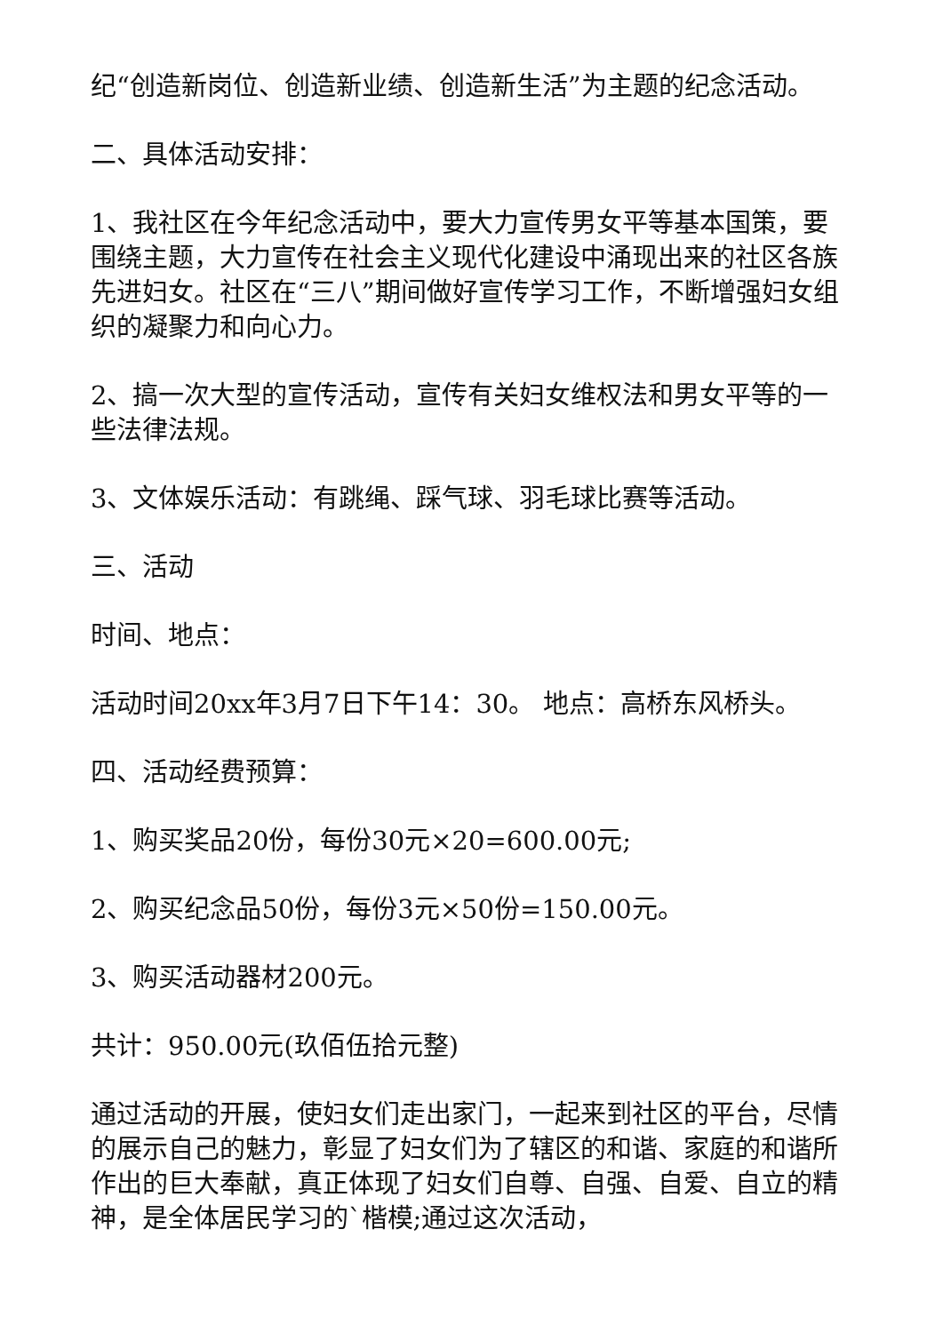纪“创造新岗位、创造新业绩、创造新生活”为主题的纪念活动。
二、具体活动安排：
1、我社区在今年纪念活动中，要大力宣传男女平等基本国策，要围绕主题，大力宣传在社会主义现代化建设中涌现出来的社区各族先进妇女。社区在“三八”期间做好宣传学习工作，不断增强妇女组织的凝聚力和向心力。
2、搞一次大型的宣传活动，宣传有关妇女维权法和男女平等的一些法律法规。
3、文体娱乐活动：有跳绳、踩气球、羽毛球比赛等活动。
三、活动
时间、地点：
活动时间20xx年3月7日下午14：30。 地点：高桥东风桥头。
四、活动经费预算：
1、购买奖品20份，每份30元×20=600.00元;
2、购买纪念品50份，每份3元×50份=150.00元。
3、购买活动器材200元。
共计：950.00元(玖佰伍拾元整)
通过活动的开展，使妇女们走出家门，一起来到社区的平台，尽情的展示自己的魅力，彰显了妇女们为了辖区的和谐、家庭的和谐所作出的巨大奉献，真正体现了妇女们自尊、自强、自爱、自立的精神，是全体居民学习的`楷模;通过这次活动，